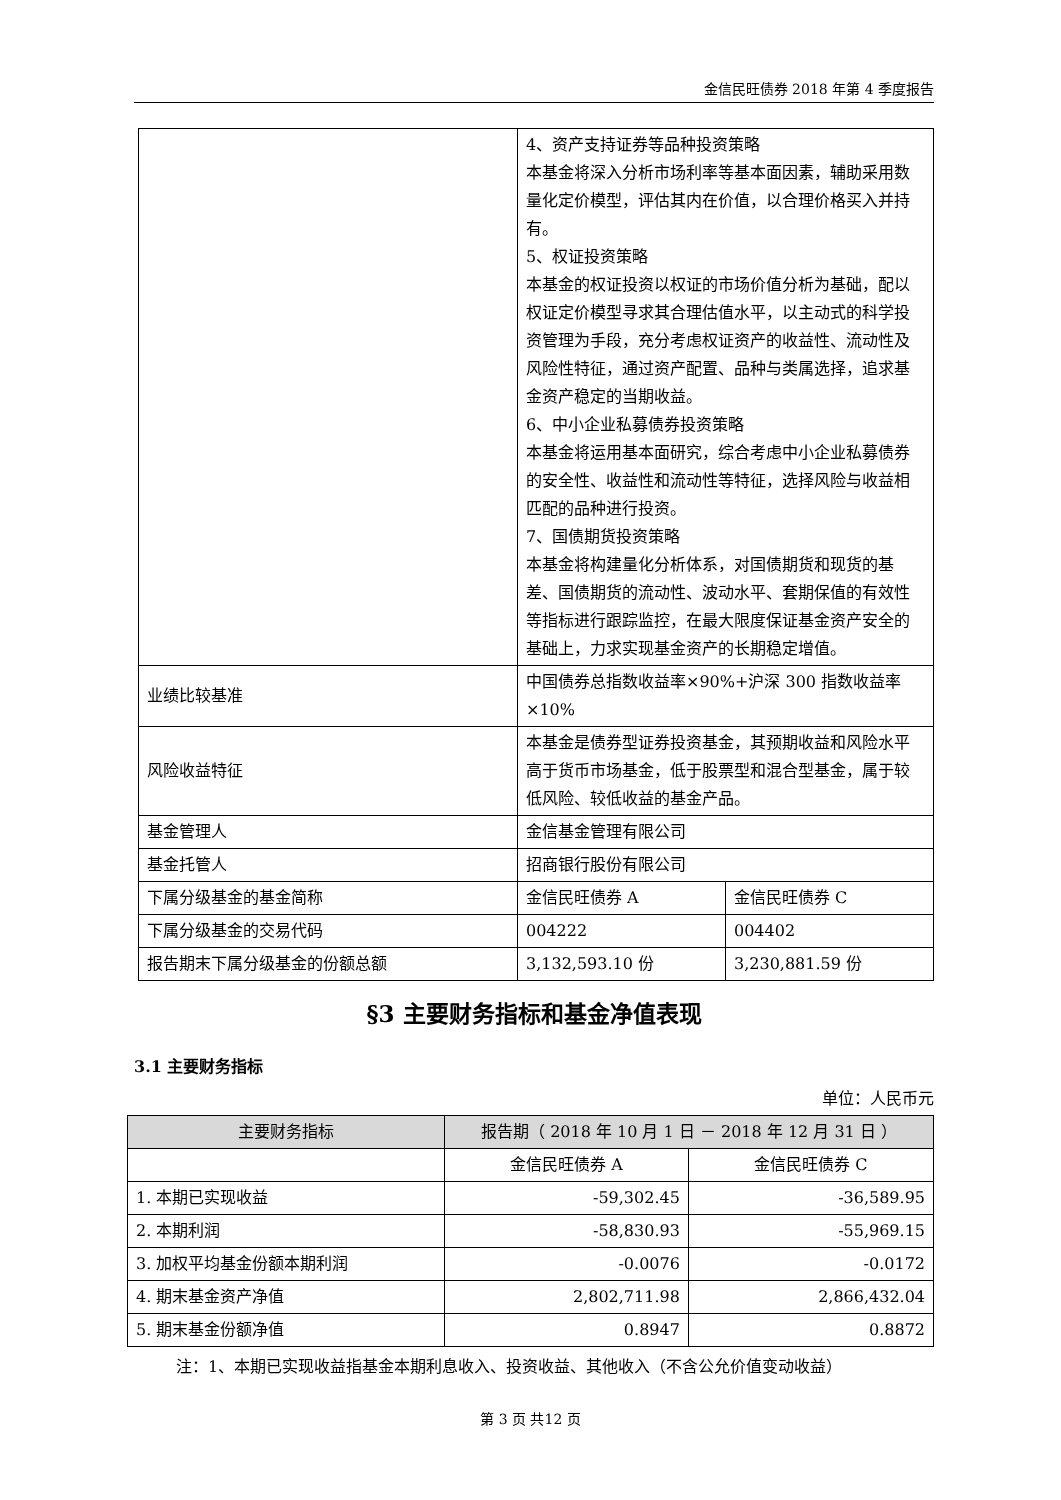金信民旺债券 2018 年第 4 季度报告
| | 4、资产支持证券等品种投资策略 本基金将深入分析市场利率等基本面因素，辅助采用数量化定价模型，评估其内在价值，以合理价格买入并持有。 5、权证投资策略 本基金的权证投资以权证的市场价值分析为基础，配以权证定价模型寻求其合理估值水平，以主动式的科学投资管理为手段，充分考虑权证资产的收益性、流动性及风险性特征，通过资产配置、品种与类属选择，追求基金资产稳定的当期收益。 6、中小企业私募债券投资策略 本基金将运用基本面研究，综合考虑中小企业私募债券的安全性、收益性和流动性等特征，选择风险与收益相匹配的品种进行投资。 7、国债期货投资策略 本基金将构建量化分析体系，对国债期货和现货的基差、国债期货的流动性、波动水平、套期保值的有效性等指标进行跟踪监控，在最大限度保证基金资产安全的基础上，力求实现基金资产的长期稳定增值。 | |
| 业绩比较基准 | 中国债券总指数收益率×90%+沪深 300 指数收益率×10% | |
| 风险收益特征 | 本基金是债券型证券投资基金，其预期收益和风险水平高于货币市场基金，低于股票型和混合型基金，属于较低风险、较低收益的基金产品。 | |
| 基金管理人 | 金信基金管理有限公司 | |
| 基金托管人 | 招商银行股份有限公司 | |
| 下属分级基金的基金简称 | 金信民旺债券 A | 金信民旺债券 C |
| 下属分级基金的交易代码 | 004222 | 004402 |
| 报告期末下属分级基金的份额总额 | 3,132,593.10 份 | 3,230,881.59 份 |
§3 主要财务指标和基金净值表现
3.1 主要财务指标
单位：人民币元
| 主要财务指标 | 报告期（ 2018 年 10 月 1 日 － 2018 年 12 月 31 日 ） | |
| --- | --- | --- |
| | 金信民旺债券 A | 金信民旺债券 C |
| 1. 本期已实现收益 | -59,302.45 | -36,589.95 |
| 2. 本期利润 | -58,830.93 | -55,969.15 |
| 3. 加权平均基金份额本期利润 | -0.0076 | -0.0172 |
| 4. 期末基金资产净值 | 2,802,711.98 | 2,866,432.04 |
| 5. 期末基金份额净值 | 0.8947 | 0.8872 |
注：1、本期已实现收益指基金本期利息收入、投资收益、其他收入（不含公允价值变动收益）
第 3 页 共12 页